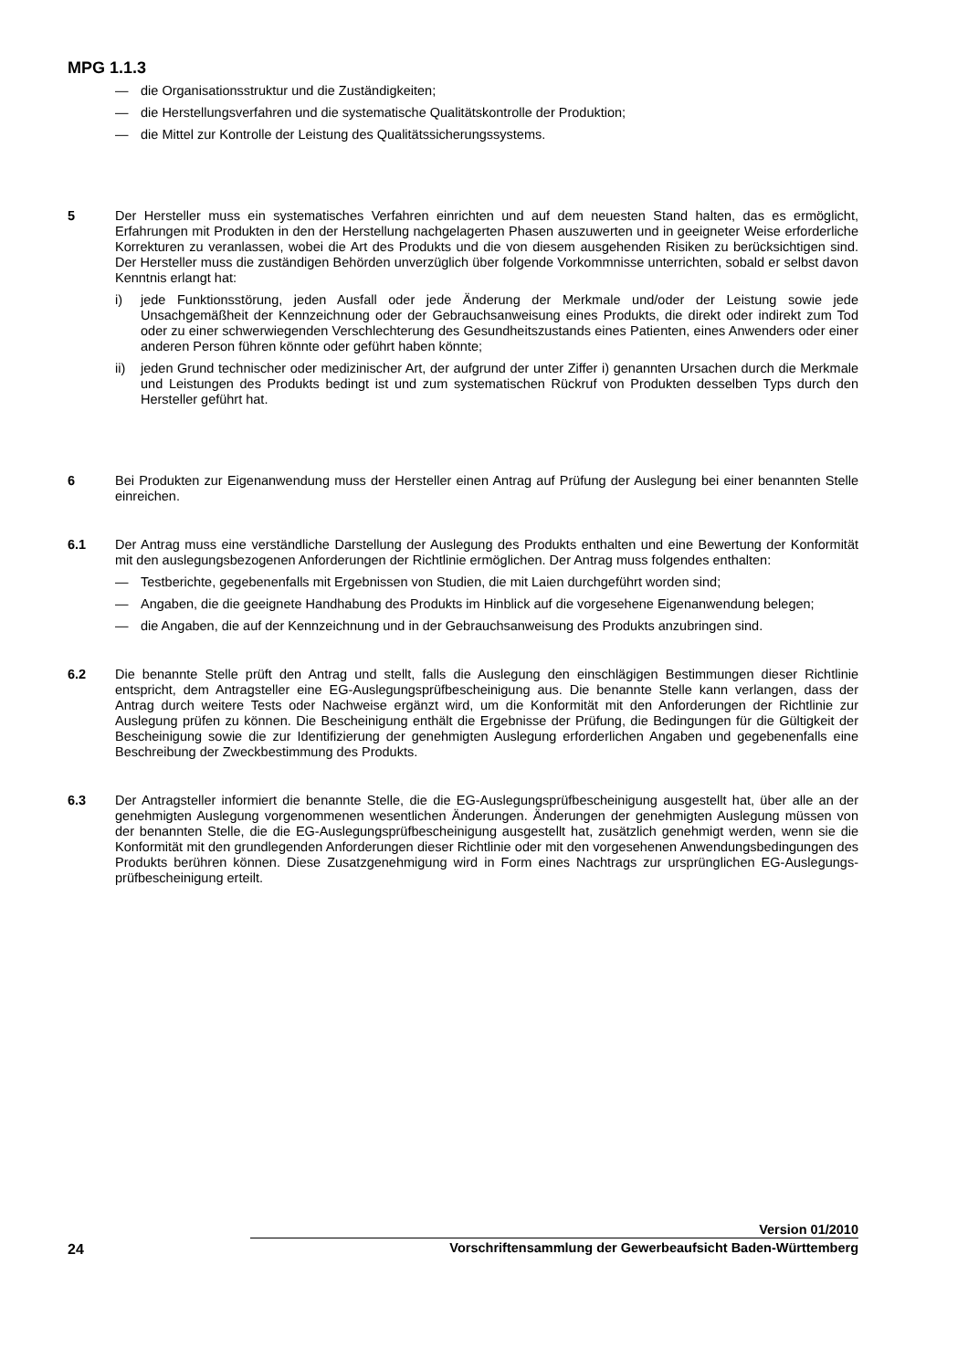MPG 1.1.3
— die Organisationsstruktur und die Zuständigkeiten;
— die Herstellungsverfahren und die systematische Qualitätskontrolle der Produktion;
— die Mittel zur Kontrolle der Leistung des Qualitätssicherungssystems.
5 Der Hersteller muss ein systematisches Verfahren einrichten und auf dem neuesten Stand halten, das es ermöglicht, Erfahrungen mit Produkten in den der Herstellung nachgelagerten Phasen auszuwerten und in geeigneter Weise erforderliche Korrekturen zu veranlassen, wobei die Art des Produkts und die von diesem ausgehenden Risiken zu berücksichtigen sind. Der Hersteller muss die zuständigen Behörden unverzüglich über folgende Vorkommnisse unterrichten, sobald er selbst davon Kenntnis erlangt hat:
i) jede Funktionsstörung, jeden Ausfall oder jede Änderung der Merkmale und/oder der Leistung sowie jede Unsachgemäßheit der Kennzeichnung oder der Gebrauchsanweisung eines Produkts, die direkt oder indirekt zum Tod oder zu einer schwerwiegenden Verschlechterung des Gesundheitszustands eines Patienten, eines Anwenders oder einer anderen Person führen könnte oder geführt haben könnte;
ii) jeden Grund technischer oder medizinischer Art, der aufgrund der unter Ziffer i) genannten Ursachen durch die Merkmale und Leistungen des Produkts bedingt ist und zum systematischen Rückruf von Produkten desselben Typs durch den Hersteller geführt hat.
6 Bei Produkten zur Eigenanwendung muss der Hersteller einen Antrag auf Prüfung der Auslegung bei einer benannten Stelle einreichen.
6.1 Der Antrag muss eine verständliche Darstellung der Auslegung des Produkts enthalten und eine Bewertung der Konformität mit den auslegungsbezogenen Anforderungen der Richtlinie ermöglichen. Der Antrag muss folgendes enthalten:
— Testberichte, gegebenenfalls mit Ergebnissen von Studien, die mit Laien durchgeführt worden sind;
— Angaben, die die geeignete Handhabung des Produkts im Hinblick auf die vorgesehene Eigenanwendung belegen;
— die Angaben, die auf der Kennzeichnung und in der Gebrauchsanweisung des Produkts anzubringen sind.
6.2 Die benannte Stelle prüft den Antrag und stellt, falls die Auslegung den einschlägigen Bestimmungen dieser Richtlinie entspricht, dem Antragsteller eine EG-Auslegungsprüfbescheinigung aus. Die benannte Stelle kann verlangen, dass der Antrag durch weitere Tests oder Nachweise ergänzt wird, um die Konformität mit den Anforderungen der Richtlinie zur Auslegung prüfen zu können. Die Bescheinigung enthält die Ergebnisse der Prüfung, die Bedingungen für die Gültigkeit der Bescheinigung sowie die zur Identifizierung der genehmigten Auslegung erforderlichen Angaben und gegebenenfalls eine Beschreibung der Zweckbestimmung des Produkts.
6.3 Der Antragsteller informiert die benannte Stelle, die die EG-Auslegungsprüfbescheinigung ausgestellt hat, über alle an der genehmigten Auslegung vorgenommenen wesentlichen Änderungen. Änderungen der genehmigten Auslegung müssen von der benannten Stelle, die die EG-Auslegungsprüfbescheinigung ausgestellt hat, zusätzlich genehmigt werden, wenn sie die Konformität mit den grundlegenden Anforderungen dieser Richtlinie oder mit den vorgesehenen Anwendungsbedingungen des Produkts berühren können. Diese Zusatzgenehmigung wird in Form eines Nachtrags zur ursprünglichen EG-Auslegungs-prüfbescheinigung erteilt.
Version 01/2010
24 Vorschriftensammlung der Gewerbeaufsicht Baden-Württemberg